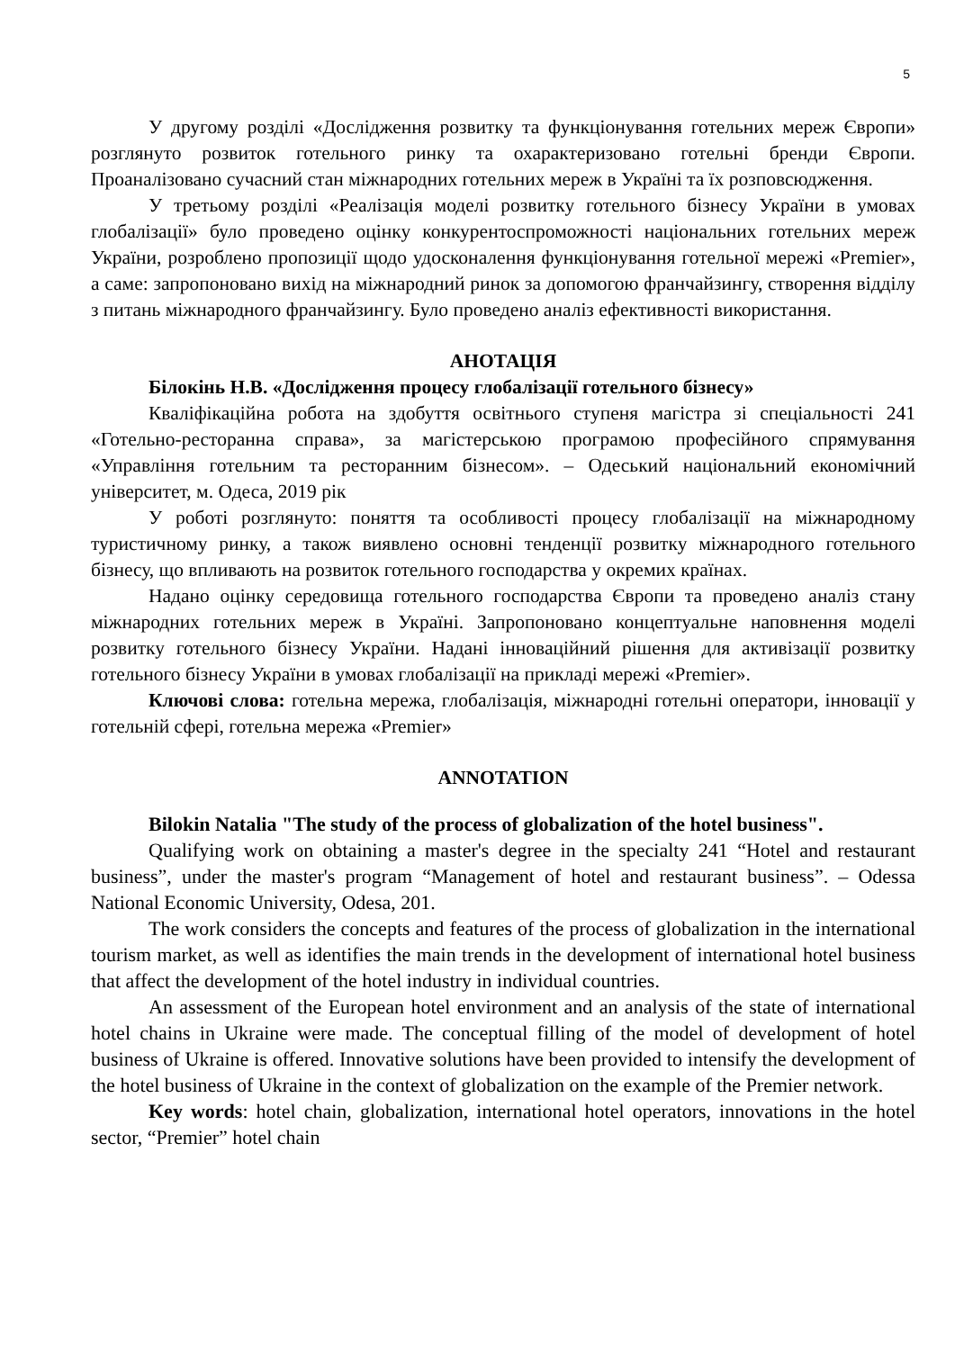5
У другому розділі «Дослідження розвитку та функціонування готельних мереж Європи» розглянуто розвиток готельного ринку та охарактеризовано готельні бренди Європи. Проаналізовано сучасний стан міжнародних готельних мереж в Україні та їх розповсюдження.
У третьому розділі «Реалізація моделі розвитку готельного бізнесу України в умовах глобалізації» було проведено оцінку конкурентоспроможності національних готельних мереж України, розроблено пропозиції щодо удосконалення функціонування готельної мережі «Premier», а саме: запропоновано вихід на міжнародний ринок за допомогою франчайзингу, створення відділу з питань міжнародного франчайзингу. Було проведено аналіз ефективності використання.
АНОТАЦІЯ
Білокінь Н.В. «Дослідження процесу глобалізації готельного бізнесу»
Кваліфікаційна робота на здобуття освітнього ступеня магістра зі спеціальності 241 «Готельно-ресторанна справа», за магістерською програмою професійного спрямування «Управління готельним та ресторанним бізнесом». – Одеський національний економічний університет, м. Одеса, 2019 рік
У роботі розглянуто: поняття та особливості процесу глобалізації на міжнародному туристичному ринку, а також виявлено основні тенденції розвитку міжнародного готельного бізнесу, що впливають на розвиток готельного господарства у окремих країнах.
Надано оцінку середовища готельного господарства Європи та проведено аналіз стану міжнародних готельних мереж в Україні. Запропоновано концептуальне наповнення моделі розвитку готельного бізнесу України. Надані інноваційний рішення для активізації розвитку готельного бізнесу України в умовах глобалізації на прикладі мережі «Premier».
Ключові слова: готельна мережа, глобалізація, міжнародні готельні оператори, інновації у готельній сфері, готельна мережа «Premier»
ANNOTATION
Bilokin Natalia "The study of the process of globalization of the hotel business".
Qualifying work on obtaining a master's degree in the specialty 241 “Hotel and restaurant business”, under the master's program “Management of hotel and restaurant business”. – Odessa National Economic University, Odesa, 201.
The work considers the concepts and features of the process of globalization in the international tourism market, as well as identifies the main trends in the development of international hotel business that affect the development of the hotel industry in individual countries.
An assessment of the European hotel environment and an analysis of the state of international hotel chains in Ukraine were made. The conceptual filling of the model of development of hotel business of Ukraine is offered. Innovative solutions have been provided to intensify the development of the hotel business of Ukraine in the context of globalization on the example of the Premier network.
Key words: hotel chain, globalization, international hotel operators, innovations in the hotel sector, “Premier” hotel chain